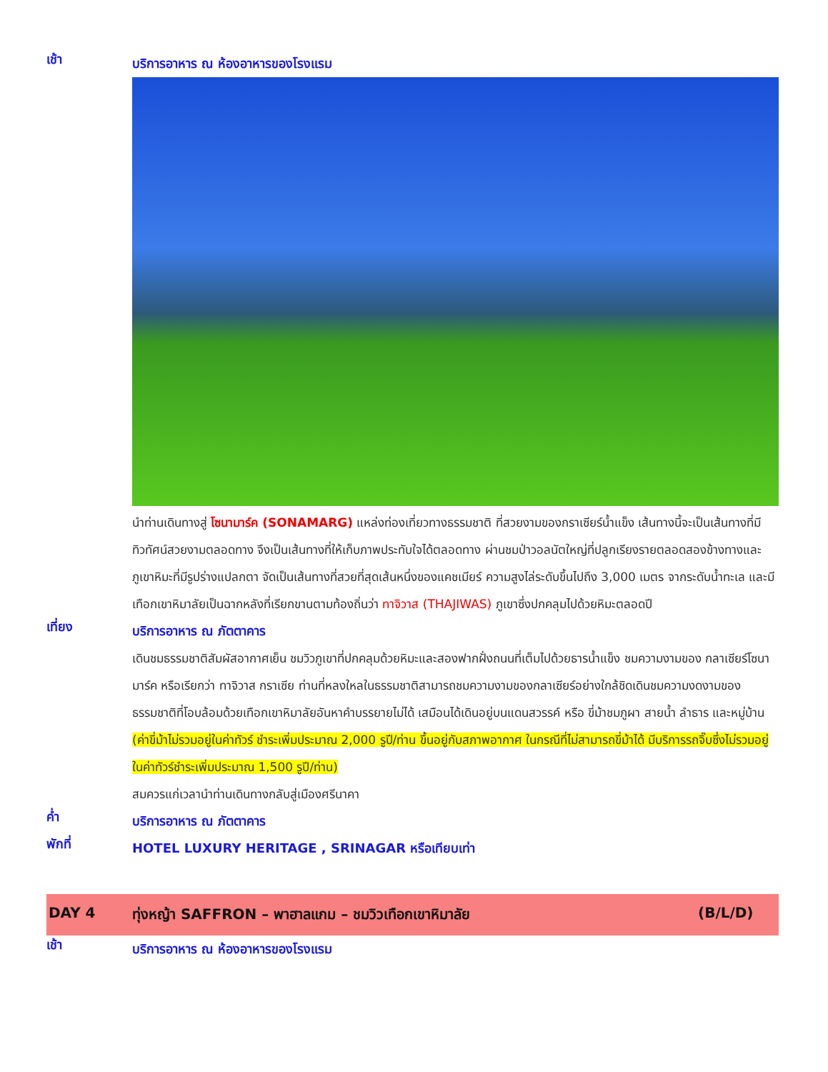เช้า
บริการอาหาร ณ ห้องอาหารของโรงแรม
นำท่านเดินทางสู่ โซนามาร์ค (SONAMARG) แหล่งท่องเที่ยวทางธรรมชาติ ที่สวยงามของกราเซียร์น้ำแข็ง เส้นทางนี้จะเป็นเส้นทางที่มีทิวทัศน์สวยงามตลอดทาง จึงเป็นเส้นทางที่ให้เก็บภาพประทับใจได้ตลอดทาง ผ่านชมป่าวอลนัตใหญ่ที่ปลูกเรียงรายตลอดสองข้างทางและภูเขาหิมะที่มีรูปร่างแปลกตา จัดเป็นเส้นทางที่สวยที่สุดเส้นหนึ่งของแคชเมียร์ ความสูงไล่ระดับขึ้นไปถึง 3,000 เมตร จากระดับน้ำทะเล และมีเทือกเขาหิมาลัยเป็นฉากหลังที่เรียกขานตามท้องถิ่นว่า ทาจิวาส (THAJIWAS) ภูเขาซึ่งปกคลุมไปด้วยหิมะตลอดปี
เที่ยง
บริการอาหาร ณ ภัตตาคาร
เดินชมธรรมชาติสัมผัสอากาศเย็น ชมวิวภูเขาที่ปกคลุมด้วยหิมะและสองฟากฝั่งถนนที่เต็มไปด้วยธารน้ำแข็ง ชมความงามของ กลาเซียร์โซนามาร์ค หรือเรียกว่า ทาจิวาส กราเซีย ท่านที่หลงใหลในธรรมชาติสามารถชมความงามของกลาเซียร์อย่างใกล้ชิดเดินชมความงดงามของธรรมชาติที่โอบล้อมด้วยเทือกเขาหิมาลัยอันหาคำบรรยายไม่ได้ เสมือนได้เดินอยู่บนแดนสวรรค์ หรือ ขี่ม้าชมภูผา สายน้ำ ลำธาร และหมู่บ้าน
(ค่าขี่ม้าไม่รวมอยู่ในค่าทัวร์ ชำระเพิ่มประมาณ 2,000 รูปี/ท่าน ขึ้นอยู่กับสภาพอากาศ ในกรณีที่ไม่สามารถขี่ม้าได้ มีบริการรถจิ๊บซึ่งไม่รวมอยู่ในค่าทัวร์ชำระเพิ่มประมาณ 1,500 รูปี/ท่าน)
สมควรแก่เวลานำท่านเดินทางกลับสู่เมืองศรีนาคา
ค่ำ
บริการอาหาร ณ ภัตตาคาร
พักที่
HOTEL LUXURY HERITAGE , SRINAGAR หรือเทียบเท่า
DAY 4 ทุ่งหญ้า SAFFRON – พาฮาลแกม – ชมวิวเทือกเขาหิมาลัย
(B/L/D)
เช้า
บริการอาหาร ณ ห้องอาหารของโรงแรม